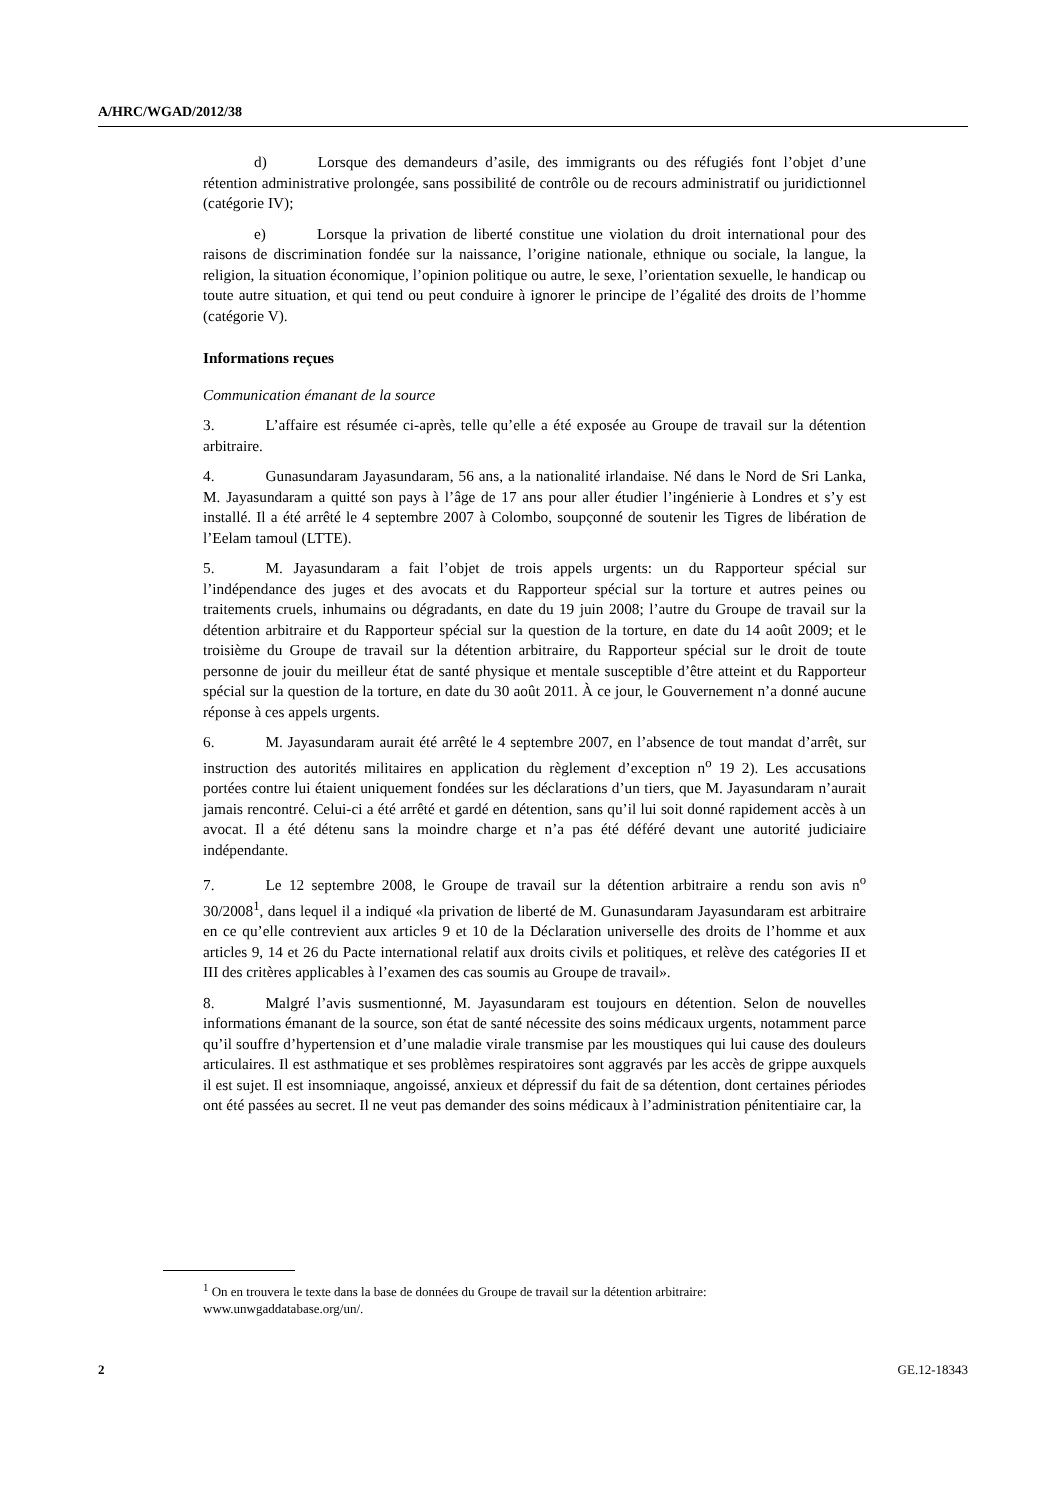A/HRC/WGAD/2012/38
d) Lorsque des demandeurs d’asile, des immigrants ou des réfugiés font l’objet d’une rétention administrative prolongée, sans possibilité de contrôle ou de recours administratif ou juridictionnel (catégorie IV);
e) Lorsque la privation de liberté constitue une violation du droit international pour des raisons de discrimination fondée sur la naissance, l’origine nationale, ethnique ou sociale, la langue, la religion, la situation économique, l’opinion politique ou autre, le sexe, l’orientation sexuelle, le handicap ou toute autre situation, et qui tend ou peut conduire à ignorer le principe de l’égalité des droits de l’homme (catégorie V).
Informations reçues
Communication émanant de la source
3. L’affaire est résumée ci-après, telle qu’elle a été exposée au Groupe de travail sur la détention arbitraire.
4. Gunasundaram Jayasundaram, 56 ans, a la nationalité irlandaise. Né dans le Nord de Sri Lanka, M. Jayasundaram a quitté son pays à l’âge de 17 ans pour aller étudier l’ingénierie à Londres et s’y est installé. Il a été arrêté le 4 septembre 2007 à Colombo, soupçonné de soutenir les Tigres de libération de l’Eelam tamoul (LTTE).
5. M. Jayasundaram a fait l’objet de trois appels urgents: un du Rapporteur spécial sur l’indépendance des juges et des avocats et du Rapporteur spécial sur la torture et autres peines ou traitements cruels, inhumains ou dégradants, en date du 19 juin 2008; l’autre du Groupe de travail sur la détention arbitraire et du Rapporteur spécial sur la question de la torture, en date du 14 août 2009; et le troisième du Groupe de travail sur la détention arbitraire, du Rapporteur spécial sur le droit de toute personne de jouir du meilleur état de santé physique et mentale susceptible d’être atteint et du Rapporteur spécial sur la question de la torture, en date du 30 août 2011. À ce jour, le Gouvernement n’a donné aucune réponse à ces appels urgents.
6. M. Jayasundaram aurait été arrêté le 4 septembre 2007, en l’absence de tout mandat d’arrêt, sur instruction des autorités militaires en application du règlement d’exception n<sup>o</sup> 19 2). Les accusations portées contre lui étaient uniquement fondées sur les déclarations d’un tiers, que M. Jayasundaram n’aurait jamais rencontré. Celui-ci a été arrêté et gardé en détention, sans qu’il lui soit donné rapidement accès à un avocat. Il a été détenu sans la moindre charge et n’a pas été déféré devant une autorité judiciaire indépendante.
7. Le 12 septembre 2008, le Groupe de travail sur la détention arbitraire a rendu son avis n<sup>o</sup> 30/2008<sup>1</sup>, dans lequel il a indiqué «la privation de liberté de M. Gunasundaram Jayasundaram est arbitraire en ce qu’elle contrevient aux articles 9 et 10 de la Déclaration universelle des droits de l’homme et aux articles 9, 14 et 26 du Pacte international relatif aux droits civils et politiques, et relève des catégories II et III des critères applicables à l’examen des cas soumis au Groupe de travail».
8. Malgré l’avis susmentionné, M. Jayasundaram est toujours en détention. Selon de nouvelles informations émanant de la source, son état de santé nécessite des soins médicaux urgents, notamment parce qu’il souffre d’hypertension et d’une maladie virale transmise par les moustiques qui lui cause des douleurs articulaires. Il est asthmatique et ses problèmes respiratoires sont aggravés par les accès de grippe auxquels il est sujet. Il est insomniaque, angoissé, anxieux et dépressif du fait de sa détention, dont certaines périodes ont été passées au secret. Il ne veut pas demander des soins médicaux à l’administration pénitentiaire car, la
<sup>1</sup> On en trouvera le texte dans la base de données du Groupe de travail sur la détention arbitraire: www.unwgaddatabase.org/un/.
2 GE.12-18343